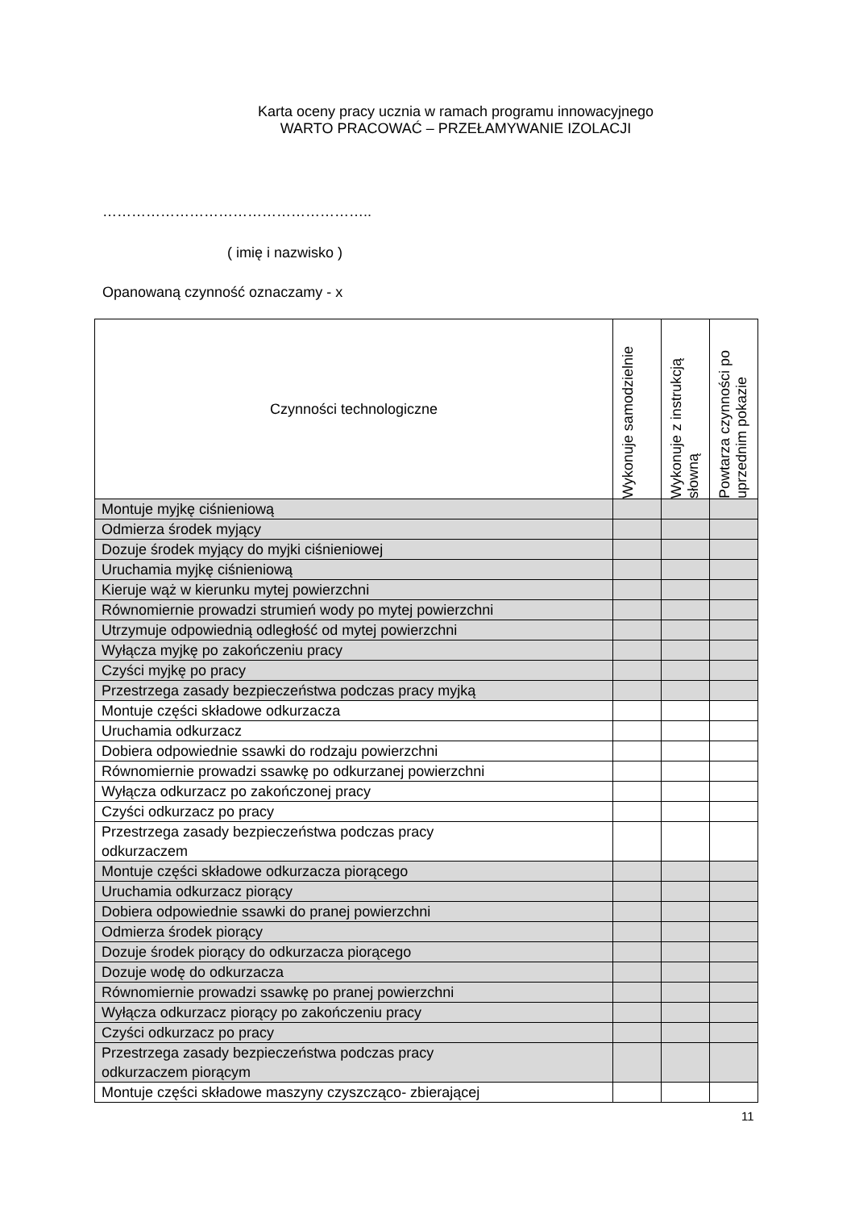Karta oceny pracy ucznia w ramach programu innowacyjnego
WARTO PRACOWAĆ – PRZEŁAMYWANIE IZOLACJI
………………………………………………..
( imię i nazwisko )
Opanowaną czynność oznaczamy - x
| Czynności technologiczne | Wykonuje samodzielnie | Wykonuje z instrukcją słowną | Powtarza czynności po uprzednim pokazie |
| --- | --- | --- | --- |
| Montuje myjkę ciśnieniową | | | |
| Odmierza środek myjący | | | |
| Dozuje środek myjący do myjki ciśnieniowej | | | |
| Uruchamia myjkę ciśnieniową | | | |
| Kieruje wąż w kierunku mytej powierzchni | | | |
| Równomiernie prowadzi strumień wody po mytej powierzchni | | | |
| Utrzymuje odpowiednią odległość od mytej powierzchni | | | |
| Wyłącza myjkę po zakończeniu pracy | | | |
| Czyści myjkę po pracy | | | |
| Przestrzega zasady bezpieczeństwa podczas pracy myjką | | | |
| Montuje części składowe odkurzacza | | | |
| Uruchamia odkurzacz | | | |
| Dobiera odpowiednie ssawki do rodzaju powierzchni | | | |
| Równomiernie prowadzi ssawkę po odkurzanej powierzchni | | | |
| Wyłącza odkurzacz po zakończonej pracy | | | |
| Czyści odkurzacz po pracy | | | |
| Przestrzega zasady bezpieczeństwa podczas pracy odkurzaczem | | | |
| Montuje części składowe odkurzacza piorącego | | | |
| Uruchamia odkurzacz piorący | | | |
| Dobiera odpowiednie ssawki do pranej powierzchni | | | |
| Odmierza środek piorący | | | |
| Dozuje środek piorący do odkurzacza piorącego | | | |
| Dozuje wodę do odkurzacza | | | |
| Równomiernie prowadzi ssawkę po pranej powierzchni | | | |
| Wyłącza odkurzacz piorący po zakończeniu pracy | | | |
| Czyści odkurzacz po pracy | | | |
| Przestrzega zasady bezpieczeństwa podczas pracy odkurzaczem piorącym | | | |
| Montuje części składowe maszyny czyszcząco- zbierającej | | | |
11